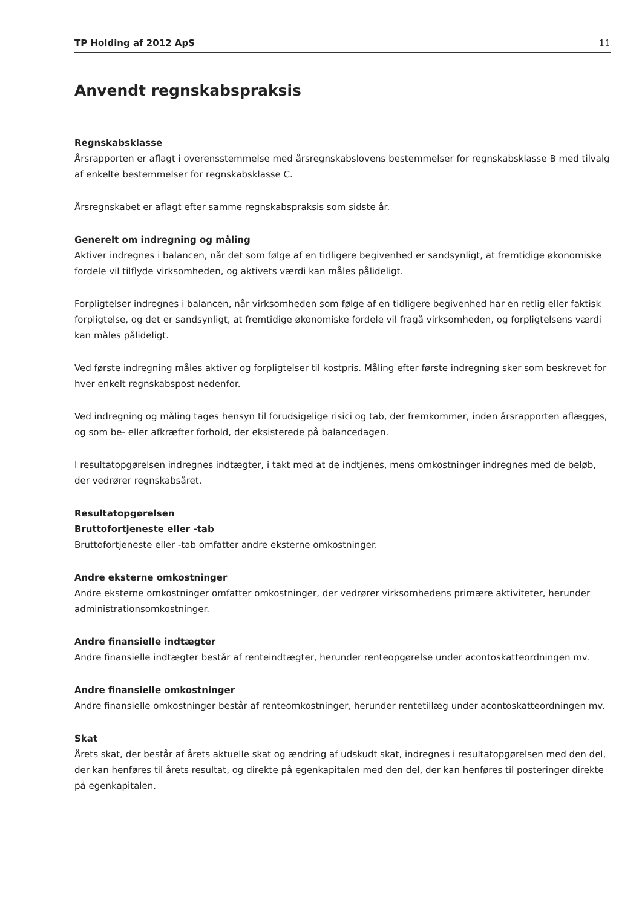TP Holding af 2012 ApS 11
Anvendt regnskabspraksis
Regnskabsklasse
Årsrapporten er aflagt i overensstemmelse med årsregnskabslovens bestemmelser for regnskabsklasse B med tilvalg af enkelte bestemmelser for regnskabsklasse C.
Årsregnskabet er aflagt efter samme regnskabspraksis som sidste år.
Generelt om indregning og måling
Aktiver indregnes i balancen, når det som følge af en tidligere begivenhed er sandsynligt, at fremtidige økonomiske fordele vil tilflyde virksomheden, og aktivets værdi kan måles pålideligt.
Forpligtelser indregnes i balancen, når virksomheden som følge af en tidligere begivenhed har en retlig eller faktisk forpligtelse, og det er sandsynligt, at fremtidige økonomiske fordele vil fragå virksomheden, og forpligtelsens værdi kan måles pålideligt.
Ved første indregning måles aktiver og forpligtelser til kostpris. Måling efter første indregning sker som beskrevet for hver enkelt regnskabspost nedenfor.
Ved indregning og måling tages hensyn til forudsigelige risici og tab, der fremkommer, inden årsrapporten aflægges, og som be- eller afkræfter forhold, der eksisterede på balancedagen.
I resultatopgørelsen indregnes indtægter, i takt med at de indtjenes, mens omkostninger indregnes med de beløb, der vedrører regnskabsåret.
Resultatopgørelsen
Bruttofortjeneste eller -tab
Bruttofortjeneste eller -tab omfatter andre eksterne omkostninger.
Andre eksterne omkostninger
Andre eksterne omkostninger omfatter omkostninger, der vedrører virksomhedens primære aktiviteter, herunder administrationsomkostninger.
Andre finansielle indtægter
Andre finansielle indtægter består af renteindtægter, herunder renteopgørelse under acontoskatteordningen mv.
Andre finansielle omkostninger
Andre finansielle omkostninger består af renteomkostninger, herunder rentetillæg under acontoskatteordningen mv.
Skat
Årets skat, der består af årets aktuelle skat og ændring af udskudt skat, indregnes i resultatopgørelsen med den del, der kan henføres til årets resultat, og direkte på egenkapitalen med den del, der kan henføres til posteringer direkte på egenkapitalen.